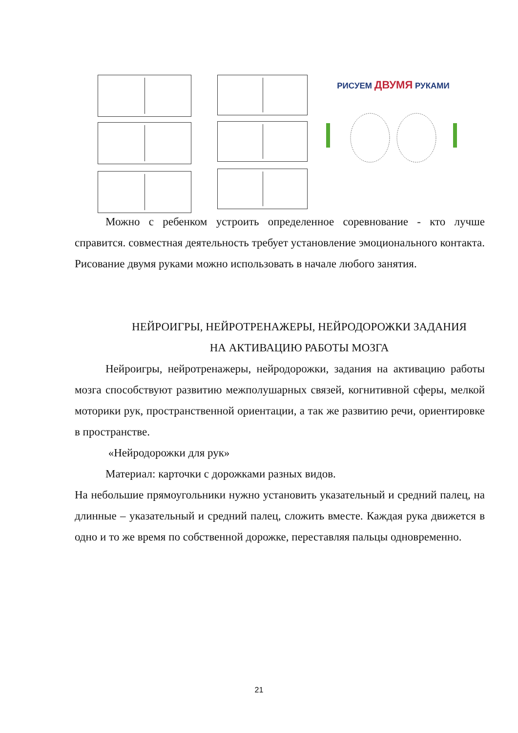РИСУЕМ ДВУМЯ РУКАМИ
Можно с ребенком устроить определенное соревнование - кто лучше справится. совместная деятельность требует установление эмоционального контакта. Рисование двумя руками можно использовать в начале любого занятия.
НЕЙРОИГРЫ, НЕЙРОТРЕНАЖЕРЫ, НЕЙРОДОРОЖКИ ЗАДАНИЯ
НА АКТИВАЦИЮ РАБОТЫ МОЗГА
Нейроигры, нейротренажеры, нейродорожки, задания на активацию работы мозга способствуют развитию межполушарных связей, когнитивной сферы, мелкой моторики рук, пространственной ориентации, а так же развитию речи, ориентировке в пространстве.
«Нейродорожки для рук»
Материал: карточки с дорожками разных видов.
На небольшие прямоугольники нужно установить указательный и средний палец, на длинные – указательный и средний палец, сложить вместе. Каждая рука движется в одно и то же время по собственной дорожке, переставляя пальцы одновременно.
21